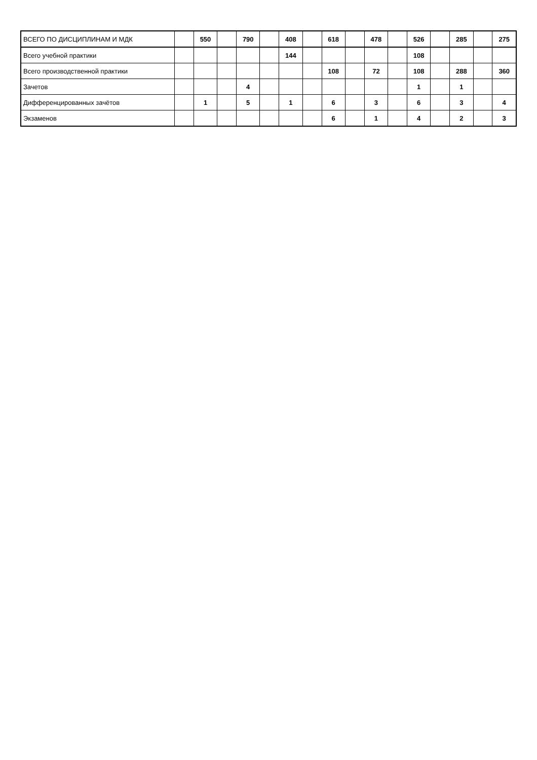| ВСЕГО ПО ДИСЦИПЛИНАМ И МДК | | 550 | | 790 | | 408 | | 618 | | 478 | | 526 | | 285 | | 275 |
| Всего учебной практики | | | | | | 144 | | | | | | 108 | | | | |
| Всего производственной практики | | | | | | | | 108 | | 72 | | 108 | | 288 | | 360 |
| Зачетов | | | | 4 | | | | | | | | 1 | | 1 | | |
| Дифференцированных зачётов | | 1 | | 5 | | 1 | | 6 | | 3 | | 6 | | 3 | | 4 |
| Экзаменов | | | | | | | | 6 | | 1 | | 4 | | 2 | | 3 |